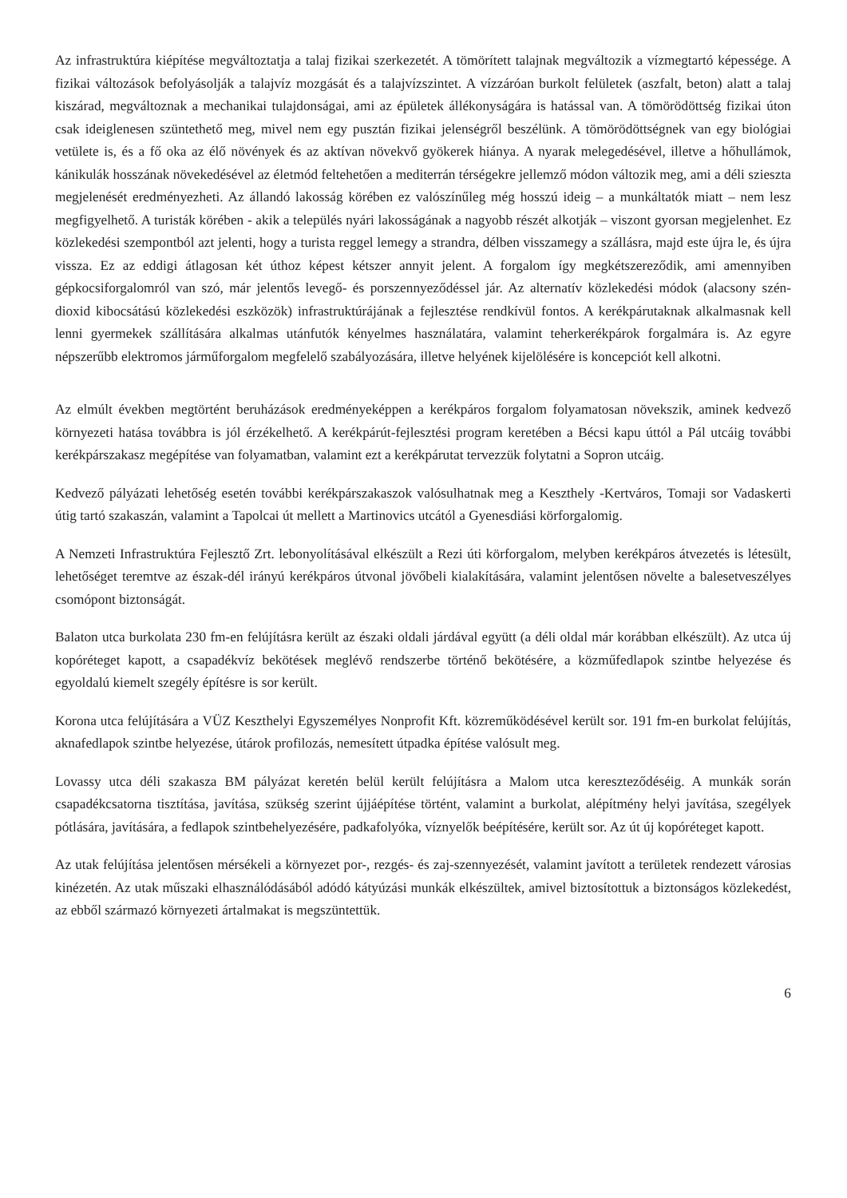Az infrastruktúra kiépítése megváltoztatja a talaj fizikai szerkezetét. A tömörített talajnak megváltozik a vízmegtartó képessége. A fizikai változások befolyásolják a talajvíz mozgását és a talajvízszintet. A vízzáróan burkolt felületek (aszfalt, beton) alatt a talaj kiszárad, megváltoznak a mechanikai tulajdonságai, ami az épületek állékonyságára is hatással van. A tömörödöttség fizikai úton csak ideiglenesen szüntethető meg, mivel nem egy pusztán fizikai jelenségről beszélünk. A tömörödöttségnek van egy biológiai vetülete is, és a fő oka az élő növények és az aktívan növekvő gyökerek hiánya. A nyarak melegedésével, illetve a hőhullámok, kánikulák hosszának növekedésével az életmód feltehetően a mediterrán térségekre jellemző módon változik meg, ami a déli szieszta megjelenését eredményezheti. Az állandó lakosság körében ez valószínűleg még hosszú ideig – a munkáltatók miatt – nem lesz megfigyelhető. A turisták körében - akik a település nyári lakosságának a nagyobb részét alkotják – viszont gyorsan megjelenhet. Ez közlekedési szempontból azt jelenti, hogy a turista reggel lemegy a strandra, délben visszamegy a szállásra, majd este újra le, és újra vissza. Ez az eddigi átlagosan két úthoz képest kétszer annyit jelent. A forgalom így megkétszereződik, ami amennyiben gépkocsiforgalomról van szó, már jelentős levegő- és porszennyeződéssel jár. Az alternatív közlekedési módok (alacsony szén-dioxid kibocsátású közlekedési eszközök) infrastruktúrájának a fejlesztése rendkívül fontos. A kerékpárutaknak alkalmasnak kell lenni gyermekek szállítására alkalmas utánfutók kényelmes használatára, valamint teherkerékpárok forgalmára is. Az egyre népszerűbb elektromos járműforgalom megfelelő szabályozására, illetve helyének kijelölésére is koncepciót kell alkotni.
Az elmúlt években megtörtént beruházások eredményeképpen a kerékpáros forgalom folyamatosan növekszik, aminek kedvező környezeti hatása továbbra is jól érzékelhető. A kerékpárút-fejlesztési program keretében a Bécsi kapu úttól a Pál utcáig további kerékpárszakasz megépítése van folyamatban, valamint ezt a kerékpárutat tervezzük folytatni a Sopron utcáig.
Kedvező pályázati lehetőség esetén további kerékpárszakaszok valósulhatnak meg a Keszthely -Kertváros, Tomaji sor Vadaskerti útig tartó szakaszán, valamint a Tapolcai út mellett a Martinovics utcától a Gyenesdiási körforgalomig.
A Nemzeti Infrastruktúra Fejlesztő Zrt. lebonyolításával elkészült a Rezi úti körforgalom, melyben kerékpáros átvezetés is létesült, lehetőséget teremtve az észak-dél irányú kerékpáros útvonal jövőbeli kialakítására, valamint jelentősen növelte a balesetveszélyes csomópont biztonságát.
Balaton utca burkolata 230 fm-en felújításra került az északi oldali járdával együtt (a déli oldal már korábban elkészült). Az utca új kopóréteget kapott, a csapadékvíz bekötések meglévő rendszerbe történő bekötésére, a közműfedlapok szintbe helyezése és egyoldalú kiemelt szegély építésre is sor került.
Korona utca felújítására a VÜZ Keszthelyi Egyszemélyes Nonprofit Kft. közreműködésével került sor. 191 fm-en burkolat felújítás, aknafedlapok szintbe helyezése, útárok profilozás, nemesített útpadka építése valósult meg.
Lovassy utca déli szakasza BM pályázat keretén belül került felújításra a Malom utca kereszteződéséig. A munkák során csapadékcsatorna tisztítása, javítása, szükség szerint újjáépítése történt, valamint a burkolat, alépítmény helyi javítása, szegélyek pótlására, javítására, a fedlapok szintbehelyezésére, padkafolyóka, víznyelők beépítésére, került sor. Az út új kopóréteget kapott.
Az utak felújítása jelentősen mérsékeli a környezet por-, rezgés- és zaj-szennyezését, valamint javított a területek rendezett városias kinézetén. Az utak műszaki elhasználódásából adódó kátyúzási munkák elkészültek, amivel biztosítottuk a biztonságos közlekedést, az ebből származó környezeti ártalmakat is megszüntettük.
6